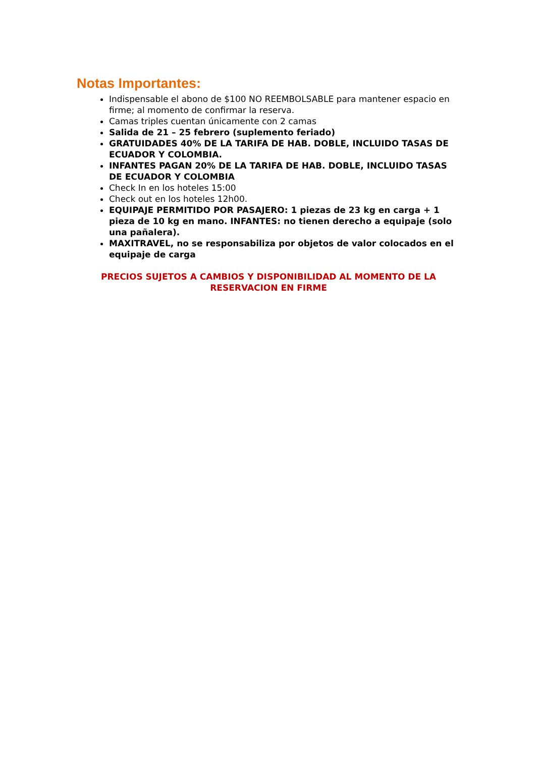Notas Importantes:
Indispensable el abono de $100 NO REEMBOLSABLE para mantener espacio en firme; al momento de confirmar la reserva.
Camas triples cuentan únicamente con 2 camas
Salida de 21 – 25 febrero (suplemento feriado)
GRATUIDADES 40% DE LA TARIFA DE HAB. DOBLE, INCLUIDO TASAS DE ECUADOR Y COLOMBIA.
INFANTES PAGAN 20% DE LA TARIFA DE HAB. DOBLE, INCLUIDO TASAS DE ECUADOR Y COLOMBIA
Check In en los hoteles 15:00
Check out en los hoteles 12h00.
EQUIPAJE PERMITIDO POR PASAJERO: 1 piezas de 23 kg en carga + 1 pieza de 10 kg en mano. INFANTES: no tienen derecho a equipaje (solo una pañalera).
MAXITRAVEL, no se responsabiliza por objetos de valor colocados en el equipaje de carga
PRECIOS SUJETOS A CAMBIOS Y DISPONIBILIDAD AL MOMENTO DE LA RESERVACION EN FIRME